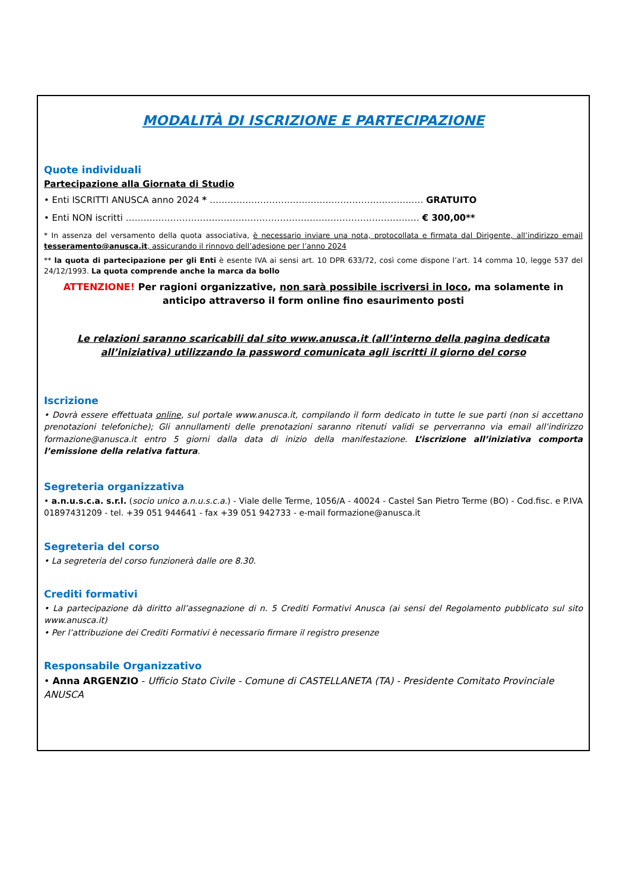MODALITÀ DI ISCRIZIONE E PARTECIPAZIONE
Quote individuali
Partecipazione alla Giornata di Studio
• Enti ISCRITTI ANUSCA anno 2024 * ……………………………………………………………… GRATUITO
• Enti NON iscritti ……………………………………………………………………………………… € 300,00**
* In assenza del versamento della quota associativa, è necessario inviare una nota, protocollata e firmata dal Dirigente, all’indirizzo email tesseramento@anusca.it, assicurando il rinnovo dell’adesione per l’anno 2024
** la quota di partecipazione per gli Enti è esente IVA ai sensi art. 10 DPR 633/72, così come dispone l’art. 14 comma 10, legge 537 del 24/12/1993. La quota comprende anche la marca da bollo
ATTENZIONE! Per ragioni organizzative, non sarà possibile iscriversi in loco, ma solamente in anticipo attraverso il form online fino esaurimento posti
Le relazioni saranno scaricabili dal sito www.anusca.it (all’interno della pagina dedicata all’iniziativa) utilizzando la password comunicata agli iscritti il giorno del corso
Iscrizione
• Dovrà essere effettuata online, sul portale www.anusca.it, compilando il form dedicato in tutte le sue parti (non si accettano prenotazioni telefoniche); Gli annullamenti delle prenotazioni saranno ritenuti validi se perverranno via email all’indirizzo formazione@anusca.it entro 5 giorni dalla data di inizio della manifestazione. L’iscrizione all’iniziativa comporta l’emissione della relativa fattura.
Segreteria organizzativa
• a.n.u.s.c.a. s.r.l. (socio unico a.n.u.s.c.a.) - Viale delle Terme, 1056/A - 40024 - Castel San Pietro Terme (BO) - Cod.fisc. e P.IVA 01897431209 - tel. +39 051 944641 - fax +39 051 942733 - e-mail formazione@anusca.it
Segreteria del corso
• La segreteria del corso funzionerà dalle ore 8.30.
Crediti formativi
• La partecipazione dà diritto all’assegnazione di n. 5 Crediti Formativi Anusca (ai sensi del Regolamento pubblicato sul sito www.anusca.it)
• Per l’attribuzione dei Crediti Formativi è necessario firmare il registro presenze
Responsabile Organizzativo
• Anna ARGENZIO - Ufficio Stato Civile - Comune di CASTELLANETA (TA) - Presidente Comitato Provinciale ANUSCA